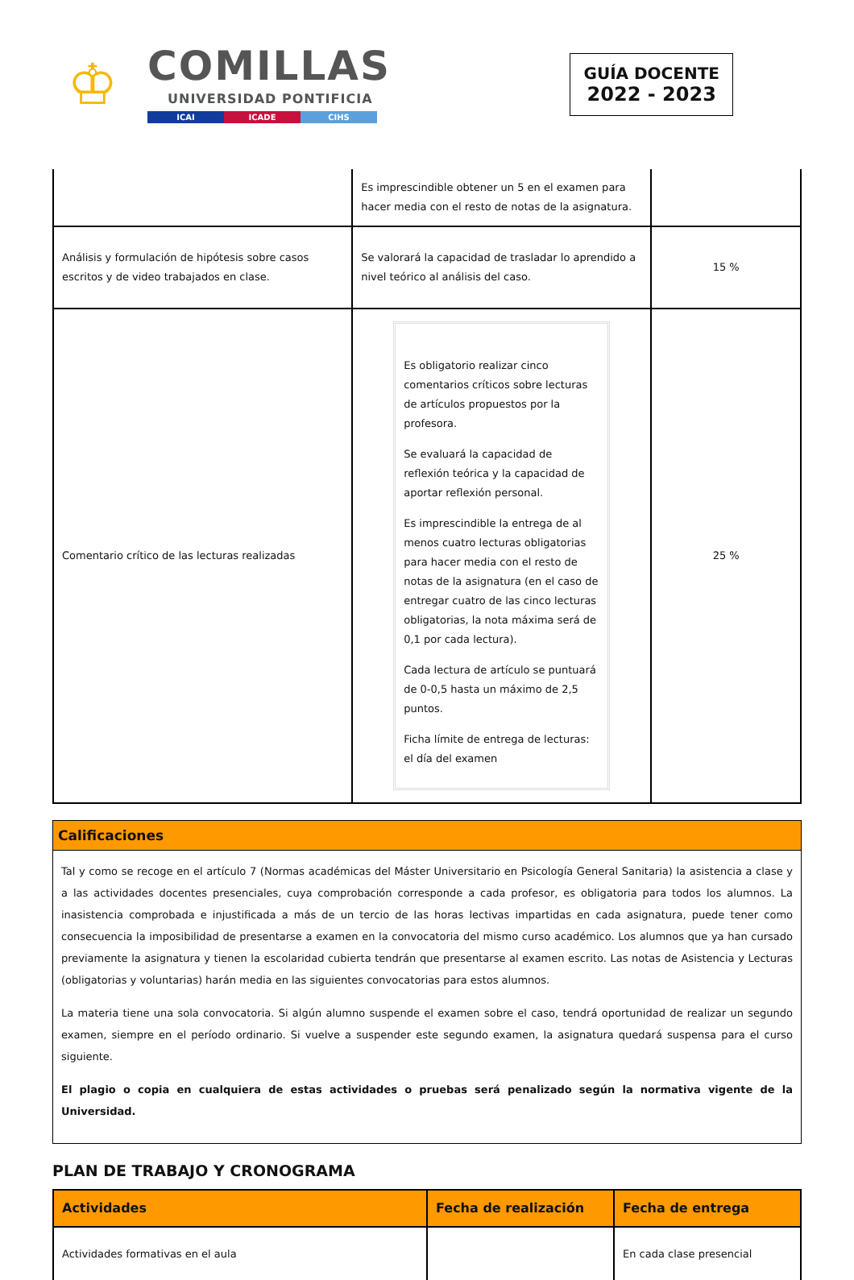♔
COMILLAS
UNIVERSIDAD PONTIFICIA
ICAI ICADE CIHS
GUÍA DOCENTE
2022 - 2023
| | Es imprescindible obtener un 5 en el examen para hacer media con el resto de notas de la asignatura. | |
| Análisis y formulación de hipótesis sobre casos escritos y de video trabajados en clase. | Se valorará la capacidad de trasladar lo aprendido a nivel teórico al análisis del caso. | 15 % |
| Comentario crítico de las lecturas realizadas | Es obligatorio realizar cinco comentarios críticos sobre lecturas de artículos propuestos por la profesora. Se evaluará la capacidad de reflexión teórica y la capacidad de aportar reflexión personal. Es imprescindible la entrega de al menos cuatro lecturas obligatorias para hacer media con el resto de notas de la asignatura (en el caso de entregar cuatro de las cinco lecturas obligatorias, la nota máxima será de 0,1 por cada lectura). Cada lectura de artículo se puntuará de 0-0,5 hasta un máximo de 2,5 puntos. Ficha límite de entrega de lecturas: el día del examen | 25 % |
Calificaciones
Tal y como se recoge en el artículo 7 (Normas académicas del Máster Universitario en Psicología General Sanitaria) la asistencia a clase y a las actividades docentes presenciales, cuya comprobación corresponde a cada profesor, es obligatoria para todos los alumnos. La inasistencia comprobada e injustificada a más de un tercio de las horas lectivas impartidas en cada asignatura, puede tener como consecuencia la imposibilidad de presentarse a examen en la convocatoria del mismo curso académico. Los alumnos que ya han cursado previamente la asignatura y tienen la escolaridad cubierta tendrán que presentarse al examen escrito. Las notas de Asistencia y Lecturas (obligatorias y voluntarias) harán media en las siguientes convocatorias para estos alumnos.
La materia tiene una sola convocatoria. Si algún alumno suspende el examen sobre el caso, tendrá oportunidad de realizar un segundo examen, siempre en el período ordinario. Si vuelve a suspender este segundo examen, la asignatura quedará suspensa para el curso siguiente.
El plagio o copia en cualquiera de estas actividades o pruebas será penalizado según la normativa vigente de la Universidad.
PLAN DE TRABAJO Y CRONOGRAMA
| Actividades | Fecha de realización | Fecha de entrega |
| --- | --- | --- |
| Actividades formativas en el aula | | En cada clase presencial |